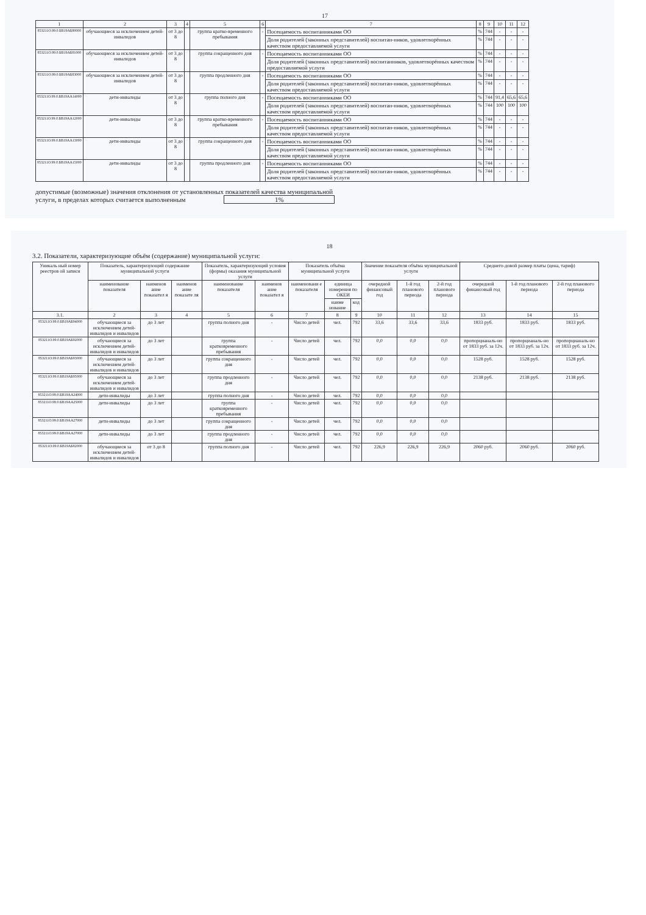17
| 1 | 2 | 3 | 4 | 5 | 6 | 7 | 8 | 9 | 10 | 11 | 12 |
| --- | --- | --- | --- | --- | --- | --- | --- | --- | --- | --- | --- |
| 853211О.99.0.БВ19АБ80000 | обучающиеся за исключением детей-инвалидов | от 3 до 8 | | группа кратко-временного пребывания | - | Посещаемость воспитанниками ОО | % | 744 | - | - | - |
| | | | | | | Доля родителей (законных представителей) воспитан-ников, удовлетворённых качеством предоставляемой услуги | % | 744 | - | - | - |
| 853211О.99.0.БВ19АБ81000 | обучающиеся за исключением детей-инвалидов | от 3 до 8 | | группа сокращенного дня | - | Посещаемость воспитанниками ОО | % | 744 | - | - | - |
| | | | | | | Доля родителей (законных представителей) воспитанников, удовлетворённых качеством предоставляемой услуги | % | 744 | - | - | - |
| 853211О.99.0.БВ19АБ83000 | обучающиеся за исключением детей-инвалидов | от 3 до 8 | | группа продленного дня | - | Посещаемость воспитанниками ОО | % | 744 | - | - | - |
| | | | | | | Доля родителей (законных представителей) воспитан-ников, удовлетворённых качеством предоставляемой услуги | % | 744 | - | - | - |
| 853211О.99.0.БВ19АА14000 | дети-инвалиды | от 3 до 8 | | группа полного дня | - | Посещаемость воспитанниками ОО | % | 744 | 91,4 | 65,6 | 65,6 |
| | | | | | | Доля родителей (законных представителей) воспитан-ников, удовлетворённых качеством предоставляемой услуги | % | 744 | 100 | 100 | 100 |
| 853211О.99.0.БВ19АА12000 | дети-инвалиды | от 3 до 8 | | группа кратко-временного пребывания | - | Посещаемость воспитанниками ОО | % | 744 | - | - | - |
| | | | | | | Доля родителей (законных представителей) воспитан-ников, удовлетворённых качеством предоставляемой услуги | % | 744 | - | - | - |
| 853211О.99.0.БВ19АА13000 | дети-инвалиды | от 3 до 8 | | группа сокращенного дня | - | Посещаемость воспитанниками ОО | % | 744 | - | - | - |
| | | | | | | Доля родителей (законных представителей) воспитан-ников, удовлетворённых качеством предоставляемой услуги | % | 744 | - | - | - |
| 853211О.99.0.БВ19АА15000 | дети-инвалиды | от 3 до 8 | | группа продленного дня | - | Посещаемость воспитанниками ОО | % | 744 | - | - | - |
| | | | | | | Доля родителей (законных представителей) воспитан-ников, удовлетворённых качеством предоставляемой услуги | % | 744 | - | - | - |
допустимые (возможные) значения отклонения от установленных показателей качества муниципальной
услуги, в пределах которых считается выполненным 1%
18
3.2. Показатели, характеризующие объём (содержание) муниципальной услуги:
| Уникаль ный номер реестров ой записи | Показатель, характеризующий содержание муниципальной услуги | | | Показатель, характеризующий условия (формы) оказания муниципальной услуги | | Показатель объёма муниципальной услуги | | | Значение показателя объёма муниципальной услуги | | | Среднего-довой размер платы (цена, тариф) | | |
| --- | --- | --- | --- | --- | --- | --- | --- | --- | --- | --- | --- | --- | --- | --- |
| | наименование показателя | наименов ание показател я | наименов ание показате ля | наименование показателя | наименов ание показател я | наименовани е показателя | единица измерения по ОКЕИ | | очередной финансовый год | 1-й год планового периода | 2-й год планового периода | очередной финансовый год | 1-й год планового периода | 2-й год планового периода |
| | | | | | | | наиме нование | код | | | | | | |
| 3.1. | 2 | 3 | 4 | 5 | 6 | 7 | 8 | 9 | 10 | 11 | 12 | 13 | 14 | 15 |
| 853211О.99.0.БВ19АБ94000 | обучающиеся за исключением детей-инвалидов и инвалидов | до 3 лет | | группа полного дня | - | Число детей | чел. | 792 | 33,6 | 33,6 | 33,6 | 1833 руб. | 1833 руб. | 1833 руб. |
| 853211О.99.0.БВ19АБ92000 | обучающиеся за исключением детей-инвалидов и инвалидов | до 3 лет | | группа кратковременного пребывания | - | Число детей | чел. | 792 | 0,0 | 0,0 | 0,0 | пропорцианаль-но от 1833 руб. за 12ч. | пропорцианаль-но от 1833 руб. за 12ч. | пропорцианаль-но от 1833 руб. за 12ч. |
| 853211О.99.0.БВ19АБ93000 | обучающиеся за исключением детей-инвалидов и инвалидов | до 3 лет | | группа сокращенного дня | - | Число детей | чел. | 792 | 0,0 | 0,0 | 0,0 | 1528 руб. | 1528 руб. | 1528 руб. |
| 853211О.99.0.БВ19АБ95000 | обучающиеся за исключением детей-инвалидов и инвалидов | до 3 лет | | группа продленного дня | - | Число детей | чел. | 792 | 0,0 | 0,0 | 0,0 | 2138 руб. | 2138 руб. | 2138 руб. |
| 853211О.99.0.БВ19АА24000 | дети-инвалиды | до 3 лет | | группа полного дня | - | Число детей | чел. | 792 | 0,0 | 0,0 | 0,0 | | | |
| 853211О.99.0.БВ19АА25000 | дети-инвалиды | до 3 лет | | группа кратковременного пребывания | - | Число детей | чел. | 792 | 0,0 | 0,0 | 0,0 | | | |
| 853211О.99.0.БВ19АА27000 | дети-инвалиды | до 3 лет | | группа сокращенного дня | - | Число детей | чел. | 792 | 0,0 | 0,0 | 0,0 | | | |
| 853211О.99.0.БВ19АА27000 | дети-инвалиды | до 3 лет | | группа продленного дня | - | Число детей | чел. | 792 | 0,0 | 0,0 | 0,0 | | | |
| 853211О.99.0.БВ19АБ82000 | обучающиеся за исключением детей-инвалидов и инвалидов | от 3 до 8 | | группа полного дня | - | Число детей | чел. | 792 | 226,9 | 226,9 | 226,9 | 2060 руб. | 2060 руб. | 2060 руб. |